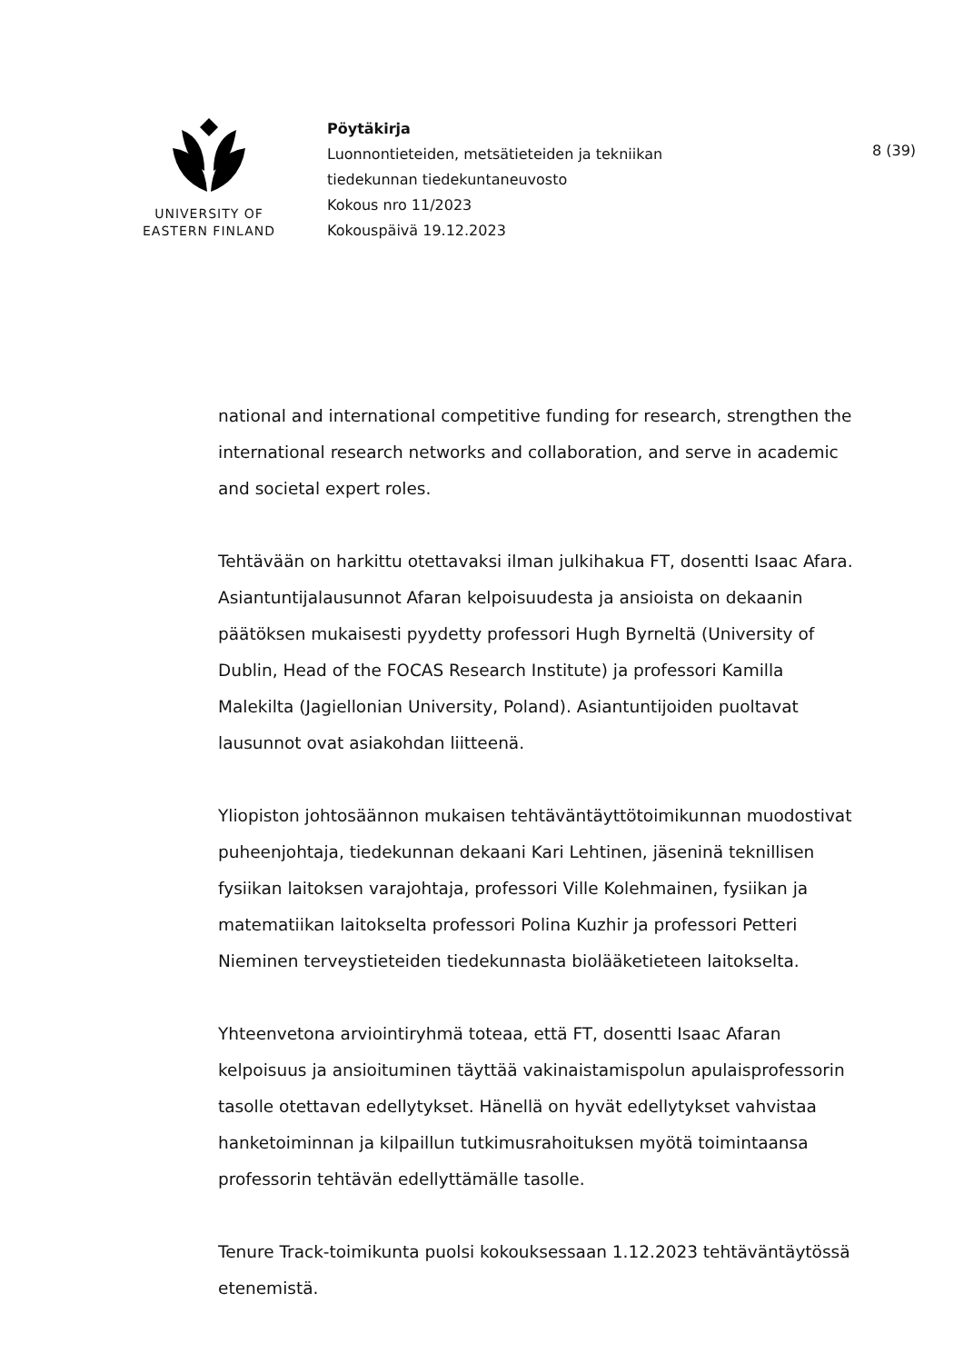UNIVERSITY OF
EASTERN FINLAND
Pöytäkirja
Luonnontieteiden, metsätieteiden ja tekniikan
tiedekunnan tiedekuntaneuvosto
Kokous nro 11/2023
Kokouspäivä 19.12.2023
8 (39)
national and international competitive funding for research, strengthen the international research networks and collaboration, and serve in academic and societal expert roles.
Tehtävään on harkittu otettavaksi ilman julkihakua FT, dosentti Isaac Afara. Asiantuntijalausunnot Afaran kelpoisuudesta ja ansioista on dekaanin päätöksen mukaisesti pyydetty professori Hugh Byrneltä (University of Dublin, Head of the FOCAS Research Institute) ja professori Kamilla Malekilta (Jagiellonian University, Poland). Asiantuntijoiden puoltavat lausunnot ovat asiakohdan liitteenä.
Yliopiston johtosäännon mukaisen tehtäväntäyttötoimikunnan muodostivat puheenjohtaja, tiedekunnan dekaani Kari Lehtinen, jäseninä teknillisen fysiikan laitoksen varajohtaja, professori Ville Kolehmainen, fysiikan ja matematiikan laitokselta professori Polina Kuzhir ja professori Petteri Nieminen terveystieteiden tiedekunnasta biolääketieteen laitokselta.
Yhteenvetona arviointiryhmä toteaa, että FT, dosentti Isaac Afaran kelpoisuus ja ansioituminen täyttää vakinaistamispolun apulaisprofessorin tasolle otettavan edellytykset. Hänellä on hyvät edellytykset vahvistaa hanketoiminnan ja kilpaillun tutkimusrahoituksen myötä toimintaansa professorin tehtävän edellyttämälle tasolle.
Tenure Track-toimikunta puolsi kokouksessaan 1.12.2023 tehtäväntäytössä etenemistä.